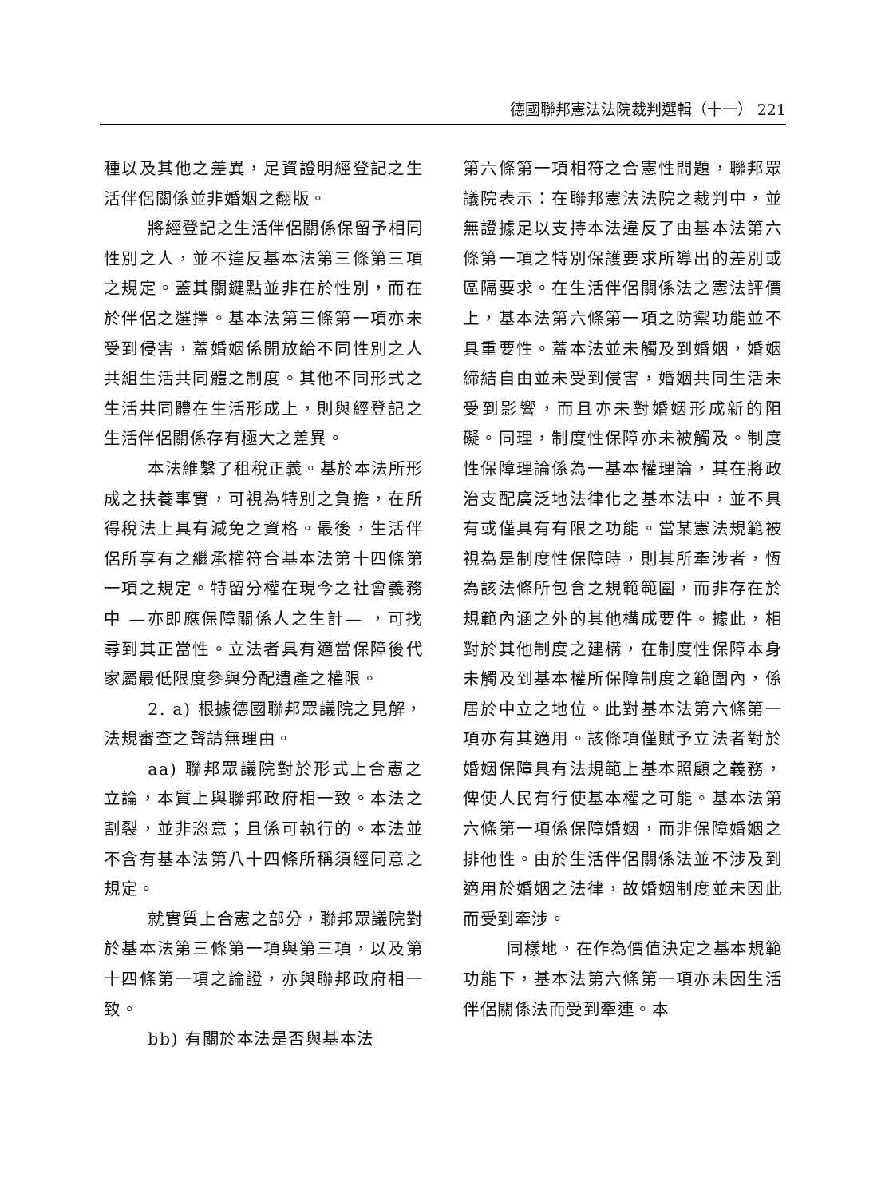德國聯邦憲法法院裁判選輯（十一） 221
種以及其他之差異，足資證明經登記之生活伴侶關係並非婚姻之翻版。
將經登記之生活伴侶關係保留予相同性別之人，並不違反基本法第三條第三項之規定。蓋其關鍵點並非在於性別，而在於伴侶之選擇。基本法第三條第一項亦未受到侵害，蓋婚姻係開放給不同性別之人共組生活共同體之制度。其他不同形式之生活共同體在生活形成上，則與經登記之生活伴侶關係存有極大之差異。
本法維繫了租稅正義。基於本法所形成之扶養事實，可視為特別之負擔，在所得稅法上具有減免之資格。最後，生活伴侶所享有之繼承權符合基本法第十四條第一項之規定。特留分權在現今之社會義務中 —亦即應保障關係人之生計— ，可找尋到其正當性。立法者具有適當保障後代家屬最低限度參與分配遺產之權限。
2. a) 根據德國聯邦眾議院之見解，法規審查之聲請無理由。
aa) 聯邦眾議院對於形式上合憲之立論，本質上與聯邦政府相一致。本法之割裂，並非恣意；且係可執行的。本法並不含有基本法第八十四條所稱須經同意之規定。
就實質上合憲之部分，聯邦眾議院對於基本法第三條第一項與第三項，以及第十四條第一項之論證，亦與聯邦政府相一致。
bb) 有關於本法是否與基本法
第六條第一項相符之合憲性問題，聯邦眾議院表示：在聯邦憲法法院之裁判中，並無證據足以支持本法違反了由基本法第六條第一項之特別保護要求所導出的差別或區隔要求。在生活伴侶關係法之憲法評價上，基本法第六條第一項之防禦功能並不具重要性。蓋本法並未觸及到婚姻，婚姻締結自由並未受到侵害，婚姻共同生活未受到影響，而且亦未對婚姻形成新的阻礙。同理，制度性保障亦未被觸及。制度性保障理論係為一基本權理論，其在將政治支配廣泛地法律化之基本法中，並不具有或僅具有有限之功能。當某憲法規範被視為是制度性保障時，則其所牽涉者，恆為該法條所包含之規範範圍，而非存在於規範內涵之外的其他構成要件。據此，相對於其他制度之建構，在制度性保障本身未觸及到基本權所保障制度之範圍內，係居於中立之地位。此對基本法第六條第一項亦有其適用。該條項僅賦予立法者對於婚姻保障具有法規範上基本照顧之義務，俾使人民有行使基本權之可能。基本法第六條第一項係保障婚姻，而非保障婚姻之排他性。由於生活伴侶關係法並不涉及到適用於婚姻之法律，故婚姻制度並未因此而受到牽涉。
同樣地，在作為價值決定之基本規範功能下，基本法第六條第一項亦未因生活伴侶關係法而受到牽連。本